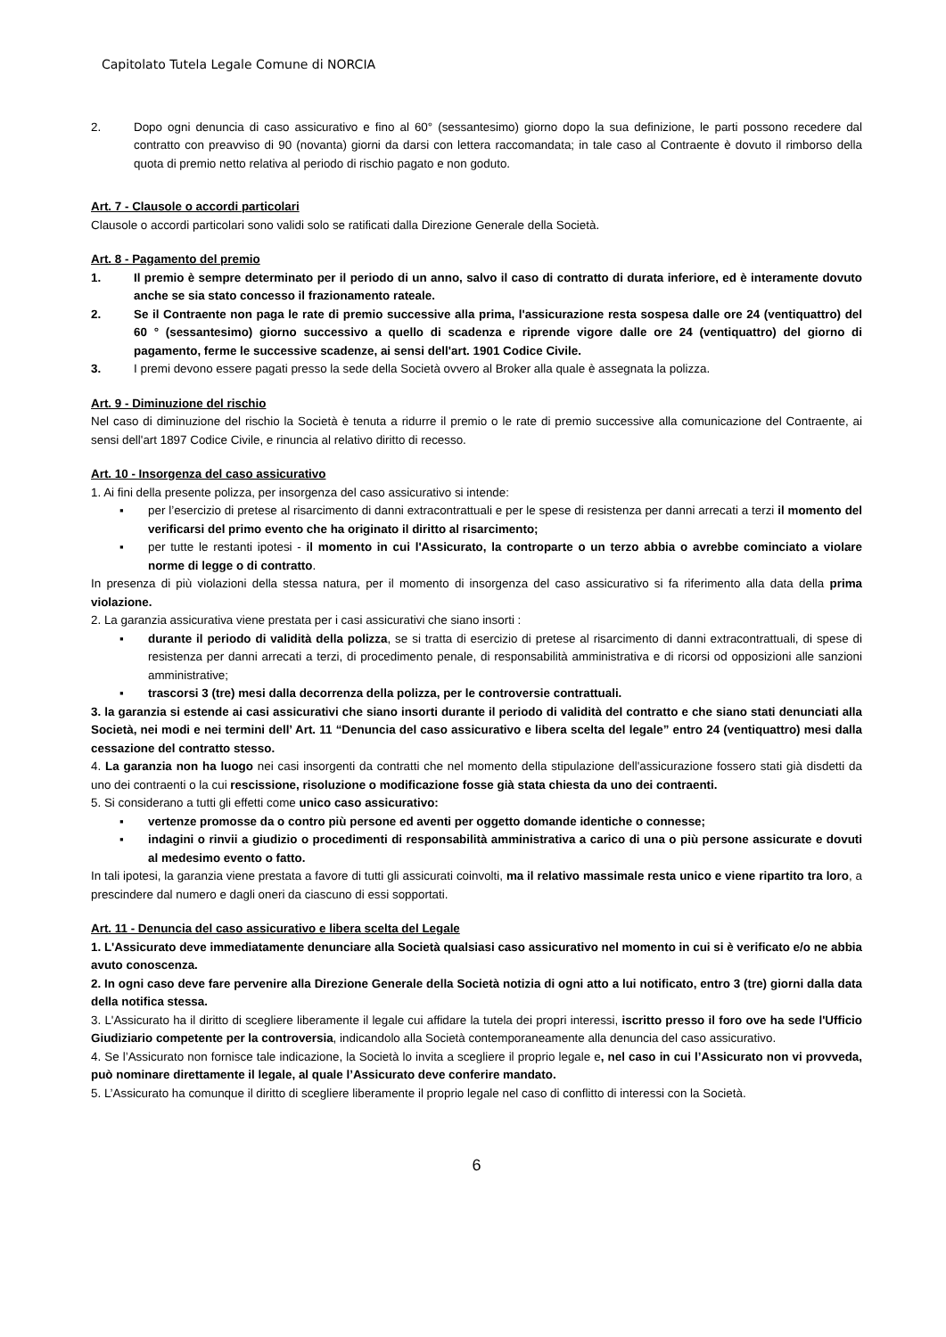Capitolato Tutela Legale Comune di NORCIA
2. Dopo ogni denuncia di caso assicurativo e fino al 60° (sessantesimo) giorno dopo la sua definizione, le parti possono recedere dal contratto con preavviso di 90 (novanta) giorni da darsi con lettera raccomandata; in tale caso al Contraente è dovuto il rimborso della quota di premio netto relativa al periodo di rischio pagato e non goduto.
Art. 7 - Clausole o accordi particolari
Clausole o accordi particolari sono validi solo se ratificati dalla Direzione Generale della Società.
Art. 8 - Pagamento del premio
1. Il premio è sempre determinato per il periodo di un anno, salvo il caso di contratto di durata inferiore, ed è interamente dovuto anche se sia stato concesso il frazionamento rateale.
2. Se il Contraente non paga le rate di premio successive alla prima, l'assicurazione resta sospesa dalle ore 24 (ventiquattro) del 60 ° (sessantesimo) giorno successivo a quello di scadenza e riprende vigore dalle ore 24 (ventiquattro) del giorno di pagamento, ferme le successive scadenze, ai sensi dell'art. 1901 Codice Civile.
3. I premi devono essere pagati presso la sede della Società ovvero al Broker alla quale è assegnata la polizza.
Art. 9 - Diminuzione del rischio
Nel caso di diminuzione del rischio la Società è tenuta a ridurre il premio o le rate di premio successive alla comunicazione del Contraente, ai sensi dell'art 1897 Codice Civile, e rinuncia al relativo diritto di recesso.
Art. 10 - Insorgenza del caso assicurativo
1. Ai fini della presente polizza, per insorgenza del caso assicurativo si intende:
▪ per l’esercizio di pretese al risarcimento di danni extracontrattuali e per le spese di resistenza per danni arrecati a terzi il momento del verificarsi del primo evento che ha originato il diritto al risarcimento;
▪ per tutte le restanti ipotesi - il momento in cui l'Assicurato, la controparte o un terzo abbia o avrebbe cominciato a violare norme di legge o di contratto.
In presenza di più violazioni della stessa natura, per il momento di insorgenza del caso assicurativo si fa riferimento alla data della prima violazione.
2. La garanzia assicurativa viene prestata per i casi assicurativi che siano insorti :
▪ durante il periodo di validità della polizza, se si tratta di esercizio di pretese al risarcimento di danni extracontrattuali, di spese di resistenza per danni arrecati a terzi, di procedimento penale, di responsabilità amministrativa e di ricorsi od opposizioni alle sanzioni amministrative;
▪ trascorsi 3 (tre) mesi dalla decorrenza della polizza, per le controversie contrattuali.
3. la garanzia si estende ai casi assicurativi che siano insorti durante il periodo di validità del contratto e che siano stati denunciati alla Società, nei modi e nei termini dell’ Art. 11 “Denuncia del caso assicurativo e libera scelta del legale” entro 24 (ventiquattro) mesi dalla cessazione del contratto stesso.
4. La garanzia non ha luogo nei casi insorgenti da contratti che nel momento della stipulazione dell'assicurazione fossero stati già disdetti da uno dei contraenti o la cui rescissione, risoluzione o modificazione fosse già stata chiesta da uno dei contraenti.
5. Si considerano a tutti gli effetti come unico caso assicurativo:
▪ vertenze promosse da o contro più persone ed aventi per oggetto domande identiche o connesse;
▪ indagini o rinvii a giudizio o procedimenti di responsabilità amministrativa a carico di una o più persone assicurate e dovuti al medesimo evento o fatto.
In tali ipotesi, la garanzia viene prestata a favore di tutti gli assicurati coinvolti, ma il relativo massimale resta unico e viene ripartito tra loro, a prescindere dal numero e dagli oneri da ciascuno di essi sopportati.
Art. 11 - Denuncia del caso assicurativo e libera scelta del Legale
1. L'Assicurato deve immediatamente denunciare alla Società qualsiasi caso assicurativo nel momento in cui si è verificato e/o ne abbia avuto conoscenza.
2. In ogni caso deve fare pervenire alla Direzione Generale della Società notizia di ogni atto a lui notificato, entro 3 (tre) giorni dalla data della notifica stessa.
3. L'Assicurato ha il diritto di scegliere liberamente il legale cui affidare la tutela dei propri interessi, iscritto presso il foro ove ha sede l'Ufficio Giudiziario competente per la controversia, indicandolo alla Società contemporaneamente alla denuncia del caso assicurativo.
4. Se l’Assicurato non fornisce tale indicazione, la Società lo invita a scegliere il proprio legale e, nel caso in cui l’Assicurato non vi provveda, può nominare direttamente il legale, al quale l’Assicurato deve conferire mandato.
5. L’Assicurato ha comunque il diritto di scegliere liberamente il proprio legale nel caso di conflitto di interessi con la Società.
6